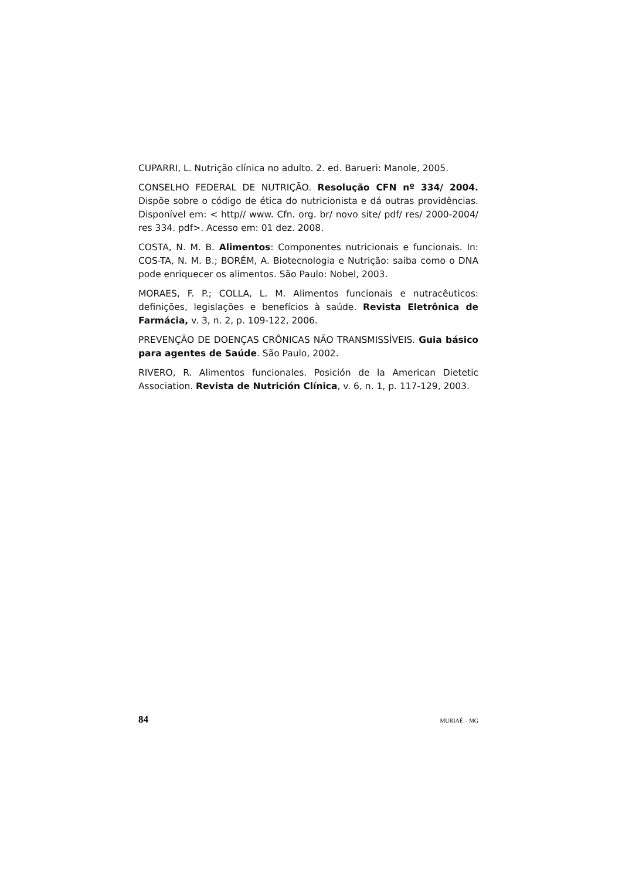CUPARRI, L. Nutrição clínica no adulto. 2. ed. Barueri: Manole, 2005.
CONSELHO FEDERAL DE NUTRIÇÃO. Resolução CFN nº 334/ 2004. Dispõe sobre o código de ética do nutricionista e dá outras providências. Disponível em: < http// www. Cfn. org. br/ novo site/ pdf/ res/ 2000-2004/ res 334. pdf>. Acesso em: 01 dez. 2008.
COSTA, N. M. B. Alimentos: Componentes nutricionais e funcionais. In: COS-TA, N. M. B.; BORÉM, A. Biotecnologia e Nutrição: saiba como o DNA pode enriquecer os alimentos. São Paulo: Nobel, 2003.
MORAES, F. P.; COLLA, L. M. Alimentos funcionais e nutracêuticos: definições, legislações e benefícios à saúde. Revista Eletrônica de Farmácia, v. 3, n. 2, p. 109-122, 2006.
PREVENÇÃO DE DOENÇAS CRÔNICAS NÃO TRANSMISSÍVEIS. Guia básico para agentes de Saúde. São Paulo, 2002.
RIVERO, R. Alimentos funcionales. Posición de la American Dietetic Association. Revista de Nutrición Clínica, v. 6, n. 1, p. 117-129, 2003.
84 MURIAÉ – MG